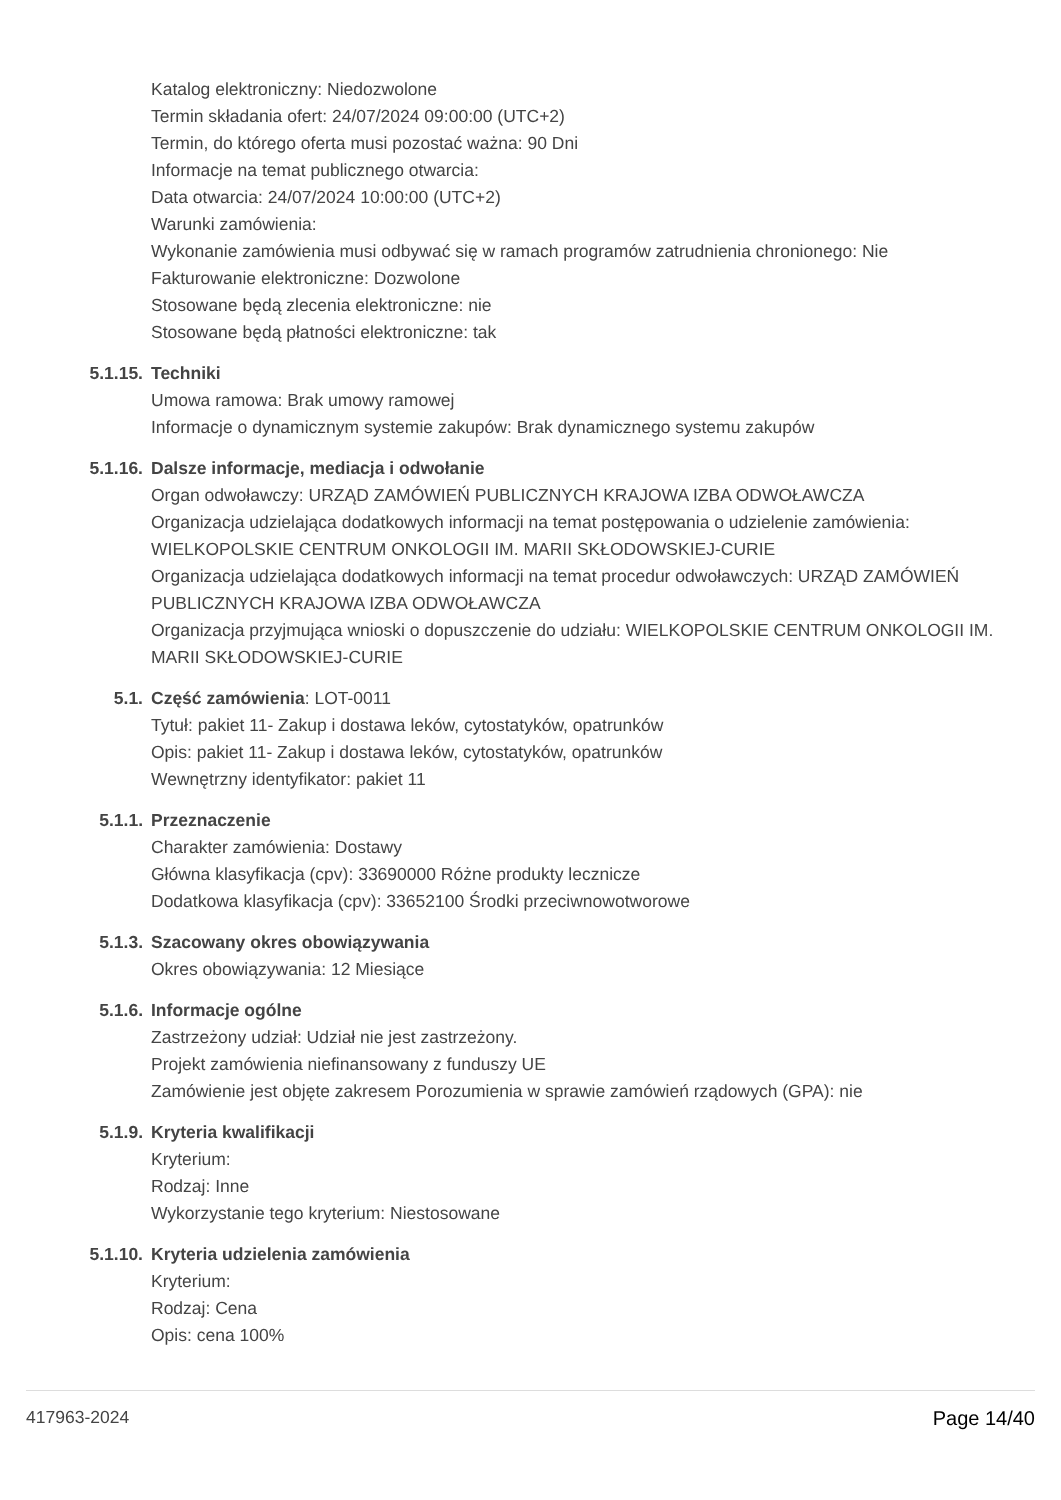Katalog elektroniczny: Niedozwolone
Termin składania ofert: 24/07/2024 09:00:00 (UTC+2)
Termin, do którego oferta musi pozostać ważna: 90 Dni
Informacje na temat publicznego otwarcia:
Data otwarcia: 24/07/2024 10:00:00 (UTC+2)
Warunki zamówienia:
Wykonanie zamówienia musi odbywać się w ramach programów zatrudnienia chronionego: Nie
Fakturowanie elektroniczne: Dozwolone
Stosowane będą zlecenia elektroniczne: nie
Stosowane będą płatności elektroniczne: tak
5.1.15. Techniki
Umowa ramowa: Brak umowy ramowej
Informacje o dynamicznym systemie zakupów: Brak dynamicznego systemu zakupów
5.1.16. Dalsze informacje, mediacja i odwołanie
Organ odwoławczy: URZĄD ZAMÓWIEŃ PUBLICZNYCH KRAJOWA IZBA ODWOŁAWCZA
Organizacja udzielająca dodatkowych informacji na temat postępowania o udzielenie zamówienia: WIELKOPOLSKIE CENTRUM ONKOLOGII IM. MARII SKŁODOWSKIEJ-CURIE
Organizacja udzielająca dodatkowych informacji na temat procedur odwoławczych: URZĄD ZAMÓWIEŃ PUBLICZNYCH KRAJOWA IZBA ODWOŁAWCZA
Organizacja przyjmująca wnioski o dopuszczenie do udziału: WIELKOPOLSKIE CENTRUM ONKOLOGII IM. MARII SKŁODOWSKIEJ-CURIE
5.1. Część zamówienia: LOT-0011
Tytuł: pakiet 11- Zakup i dostawa leków, cytostatyków, opatrunków
Opis: pakiet 11- Zakup i dostawa leków, cytostatyków, opatrunków
Wewnętrzny identyfikator: pakiet 11
5.1.1. Przeznaczenie
Charakter zamówienia: Dostawy
Główna klasyfikacja (cpv): 33690000 Różne produkty lecznicze
Dodatkowa klasyfikacja (cpv): 33652100 Środki przeciwnowotworowe
5.1.3. Szacowany okres obowiązywania
Okres obowiązywania: 12 Miesiące
5.1.6. Informacje ogólne
Zastrzeżony udział: Udział nie jest zastrzeżony.
Projekt zamówienia niefinansowany z funduszy UE
Zamówienie jest objęte zakresem Porozumienia w sprawie zamówień rządowych (GPA): nie
5.1.9. Kryteria kwalifikacji
Kryterium:
Rodzaj: Inne
Wykorzystanie tego kryterium: Niestosowane
5.1.10. Kryteria udzielenia zamówienia
Kryterium:
Rodzaj: Cena
Opis: cena 100%
417963-2024 Page 14/40